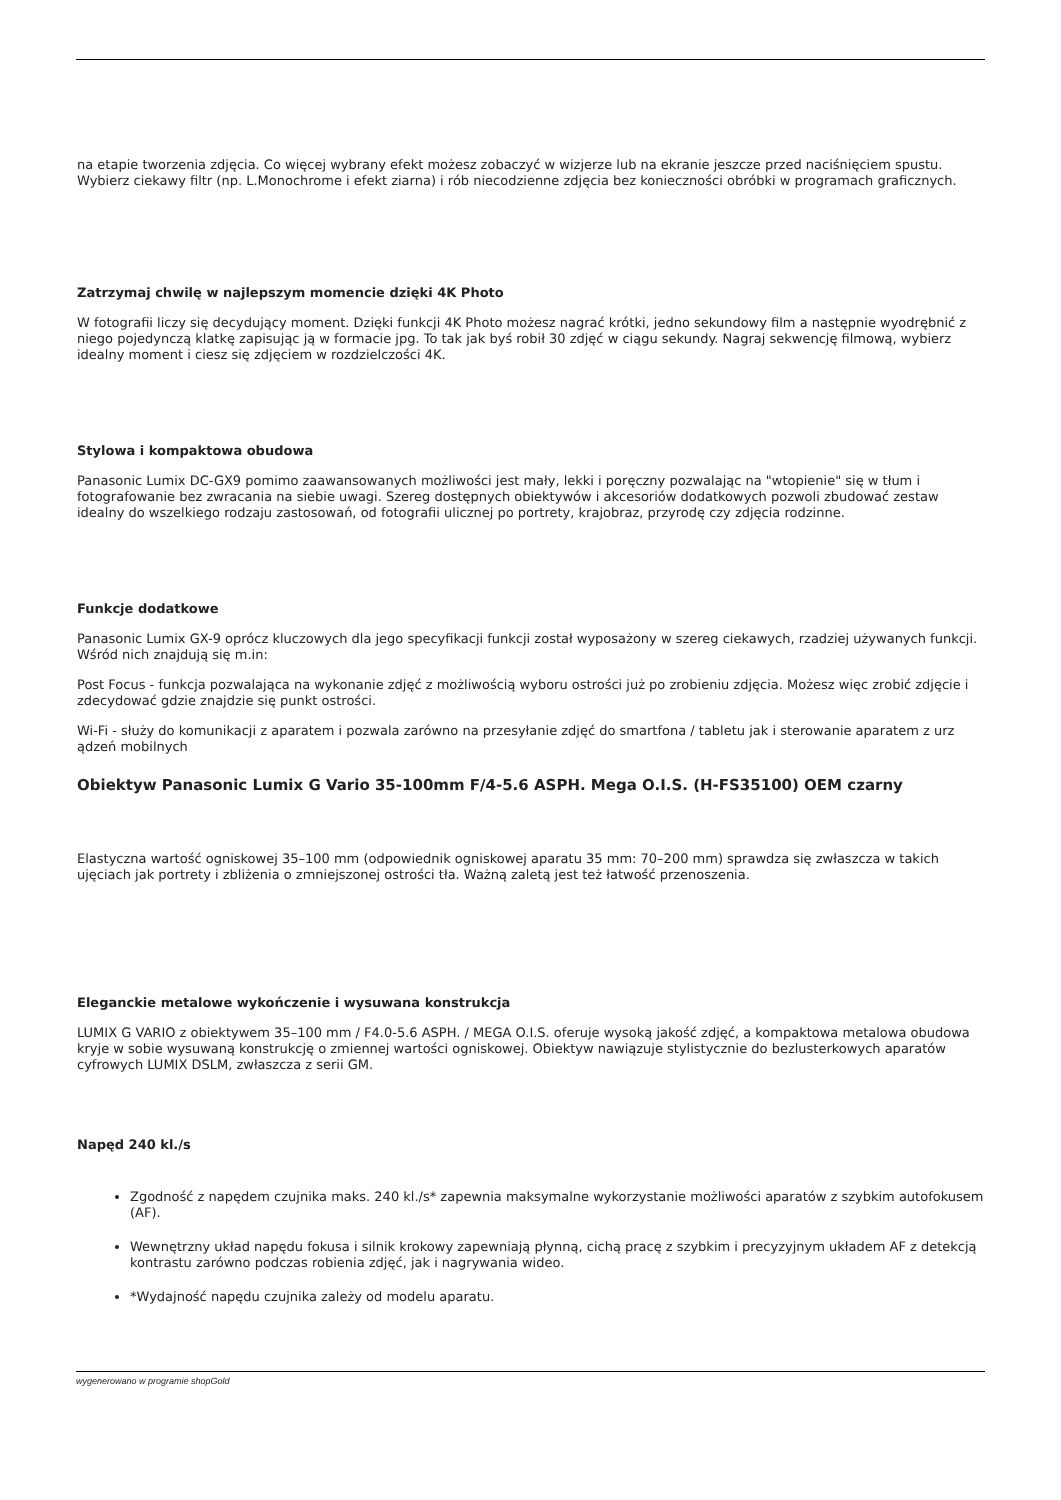na etapie tworzenia zdjęcia. Co więcej wybrany efekt możesz zobaczyć w wizjerze lub na ekranie jeszcze przed naciśnięciem spustu. Wybierz ciekawy filtr (np. L.Monochrome i efekt ziarna) i rób niecodzienne zdjęcia bez konieczności obróbki w programach graficznych.
Zatrzymaj chwilę w najlepszym momencie dzięki 4K Photo
W fotografii liczy się decydujący moment. Dzięki funkcji 4K Photo możesz nagrać krótki, jedno sekundowy film a następnie wyodrębnić z niego pojedynczą klatkę zapisując ją w formacie jpg. To tak jak byś robił 30 zdjęć w ciągu sekundy. Nagraj sekwencję filmową, wybierz idealny moment i ciesz się zdjęciem w rozdzielczości 4K.
Stylowa i kompaktowa obudowa
Panasonic Lumix DC-GX9 pomimo zaawansowanych możliwości jest mały, lekki i poręczny pozwalając na "wtopienie" się w tłum i fotografowanie bez zwracania na siebie uwagi. Szereg dostępnych obiektywów i akcesoriów dodatkowych pozwoli zbudować zestaw idealny do wszelkiego rodzaju zastosowań, od fotografii ulicznej po portrety, krajobraz, przyrodę czy zdjęcia rodzinne.
Funkcje dodatkowe
Panasonic Lumix GX-9 oprócz kluczowych dla jego specyfikacji funkcji został wyposażony w szereg ciekawych, rzadziej używanych funkcji. Wśród nich znajdują się m.in:
Post Focus - funkcja pozwalająca na wykonanie zdjęć z możliwością wyboru ostrości już po zrobieniu zdjęcia. Możesz więc zrobić zdjęcie i zdecydować gdzie znajdzie się punkt ostrości.
Wi-Fi - służy do komunikacji z aparatem i pozwala zarówno na przesyłanie zdjęć do smartfona / tabletu jak i sterowanie aparatem z urz ądzeń mobilnych
Obiektyw Panasonic Lumix G Vario 35-100mm F/4-5.6 ASPH. Mega O.I.S. (H-FS35100) OEM czarny
Elastyczna wartość ogniskowej 35–100 mm (odpowiednik ogniskowej aparatu 35 mm: 70–200 mm) sprawdza się zwłaszcza w takich ujęciach jak portrety i zbliżenia o zmniejszonej ostrości tła. Ważną zaletą jest też łatwość przenoszenia.
Eleganckie metalowe wykończenie i wysuwana konstrukcja
LUMIX G VARIO z obiektywem 35–100 mm / F4.0-5.6 ASPH. / MEGA O.I.S. oferuje wysoką jakość zdjęć, a kompaktowa metalowa obudowa kryje w sobie wysuwaną konstrukcję o zmiennej wartości ogniskowej. Obiektyw nawiązuje stylistycznie do bezlusterkowych aparatów cyfrowych LUMIX DSLM, zwłaszcza z serii GM.
Napęd 240 kl./s
Zgodność z napędem czujnika maks. 240 kl./s* zapewnia maksymalne wykorzystanie możliwości aparatów z szybkim autofokusem (AF).
Wewnętrzny układ napędu fokusa i silnik krokowy zapewniają płynną, cichą pracę z szybkim i precyzyjnym układem AF z detekcją kontrastu zarówno podczas robienia zdjęć, jak i nagrywania wideo.
*Wydajność napędu czujnika zależy od modelu aparatu.
wygenerowano w programie shopGold